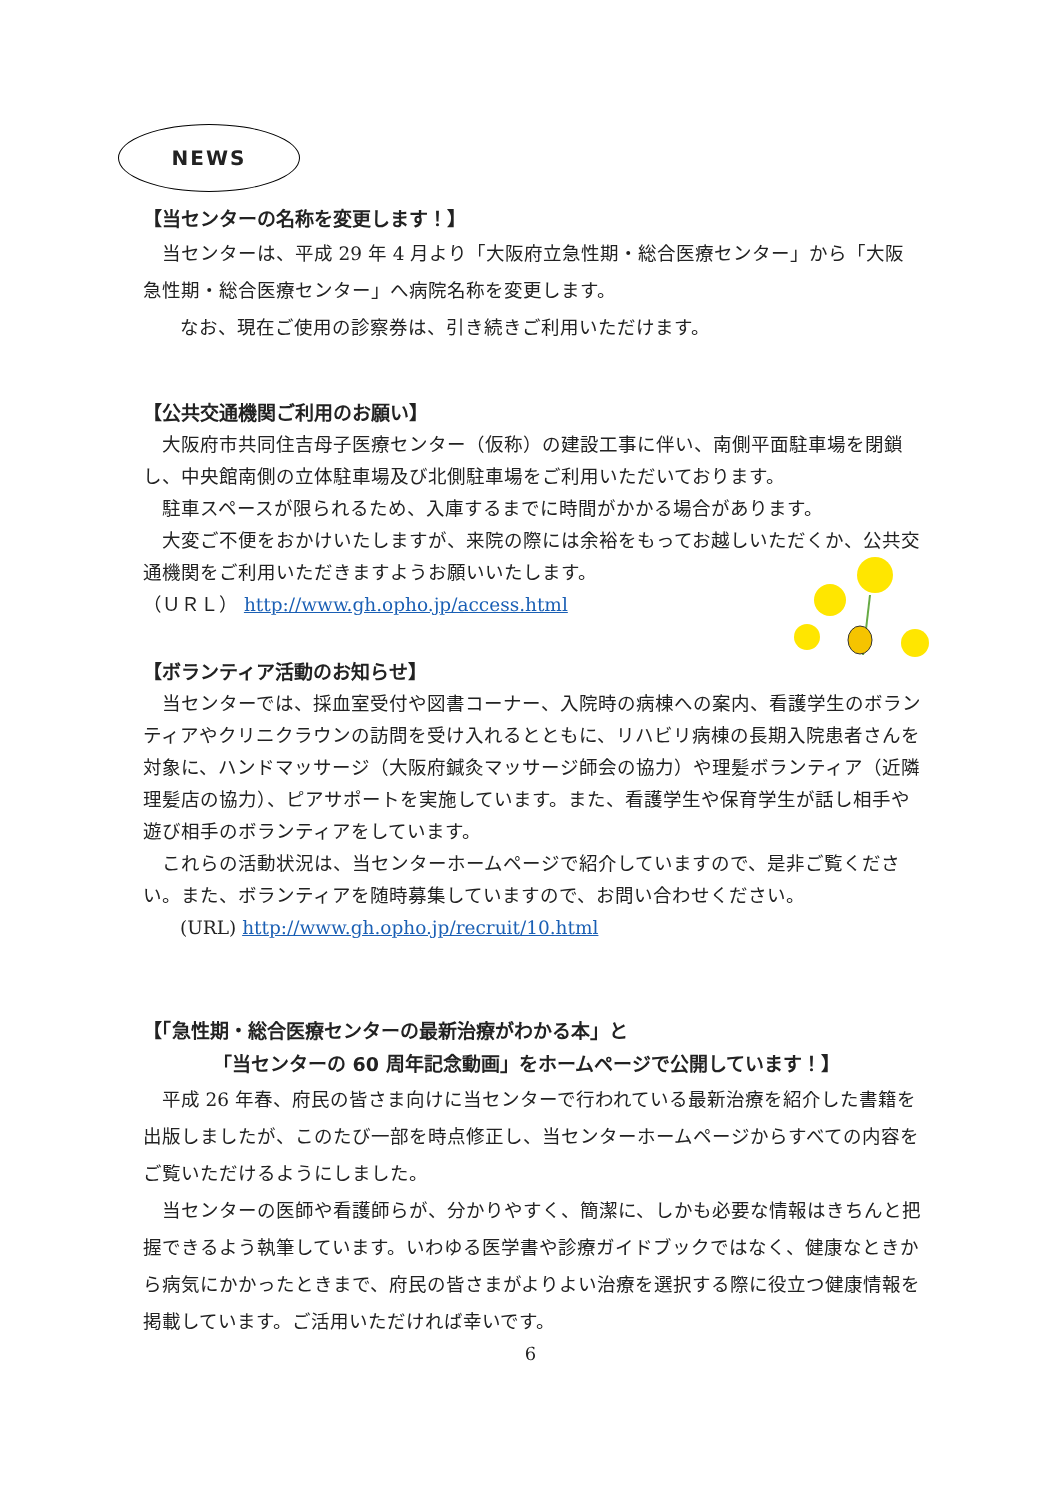NEWS
【当センターの名称を変更します！】
当センターは、平成 29 年 4 月より「大阪府立急性期・総合医療センター」から「大阪急性期・総合医療センター」へ病院名称を変更します。
なお、現在ご使用の診察券は、引き続きご利用いただけます。
【公共交通機関ご利用のお願い】
大阪府市共同住吉母子医療センター（仮称）の建設工事に伴い、南側平面駐車場を閉鎖し、中央館南側の立体駐車場及び北側駐車場をご利用いただいております。
駐車スペースが限られるため、入庫するまでに時間がかかる場合があります。
大変ご不便をおかけいたしますが、来院の際には余裕をもってお越しいただくか、公共交通機関をご利用いただきますようお願いいたします。
（ＵＲＬ） http://www.gh.opho.jp/access.html
【ボランティア活動のお知らせ】
当センターでは、採血室受付や図書コーナー、入院時の病棟への案内、看護学生のボランティアやクリニクラウンの訪問を受け入れるとともに、リハビリ病棟の長期入院患者さんを対象に、ハンドマッサージ（大阪府鍼灸マッサージ師会の協力）や理髪ボランティア（近隣理髪店の協力）、ピアサポートを実施しています。また、看護学生や保育学生が話し相手や遊び相手のボランティアをしています。
これらの活動状況は、当センターホームページで紹介していますので、是非ご覧ください。また、ボランティアを随時募集していますので、お問い合わせください。
(URL) http://www.gh.opho.jp/recruit/10.html
【「急性期・総合医療センターの最新治療がわかる本」と
「当センターの 60 周年記念動画」をホームページで公開しています！】
平成 26 年春、府民の皆さま向けに当センターで行われている最新治療を紹介した書籍を出版しましたが、このたび一部を時点修正し、当センターホームページからすべての内容をご覧いただけるようにしました。
当センターの医師や看護師らが、分かりやすく、簡潔に、しかも必要な情報はきちんと把握できるよう執筆しています。いわゆる医学書や診療ガイドブックではなく、健康なときから病気にかかったときまで、府民の皆さまがよりよい治療を選択する際に役立つ健康情報を掲載しています。ご活用いただければ幸いです。
6